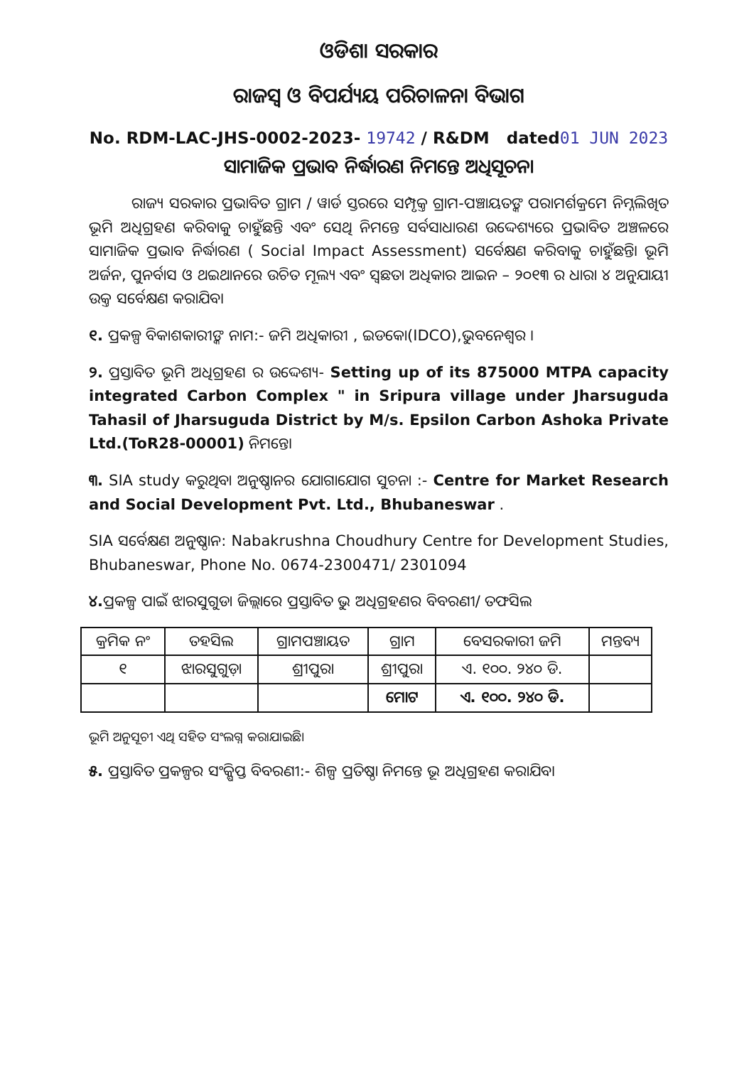ଓଡିଶା ସରକାର
ରାଜସ୍ୱ ଓ ବିପର୍ଯ୍ୟୟ ପରିଚାଳନା ବିଭାଗ
No. RDM-LAC-JHS-0002-2023- 19742 / R&DM dated01 JUN 2023
ସାମାଜିକ ପ୍ରଭାବ ନିର୍ଦ୍ଧାରଣ ନିମନ୍ତେ ଅଧିସୂଚନା
ରାଜ୍ୟ ସରକାର ପ୍ରଭାବିତ ଗ୍ରାମ / ୱାର୍ଡ ସ୍ତରରେ ସମ୍ପୃକ୍ତ ଗ୍ରାମ-ପଞ୍ଚାୟତଙ୍କ ପରାମର୍ଶକ୍ରମେ ନିମ୍ନଲିଖିତ ଭୂମି ଅଧିଗ୍ରହଣ କରିବାକୁ ଚାହୁଁଛନ୍ତି ଏବଂ ସେଥି ନିମନ୍ତେ ସର୍ବସାଧାରଣ ଉଦ୍ଦେଶ୍ୟରେ ପ୍ରଭାବିତ ଅଞ୍ଚଳରେ ସାମାଜିକ ପ୍ରଭାବ ନିର୍ଦ୍ଧାରଣ ( Social Impact Assessment) ସର୍ବେକ୍ଷଣ କରିବାକୁ ଚାହୁଁଛନ୍ତି। ଭୂମି ଅର୍ଜନ, ପୁନର୍ବାସ ଓ ଥଇଥାନରେ ଉଚିତ ମୂଲ୍ୟ ଏବଂ ସ୍ୱଛତା ଅଧିକାର ଆଇନ – ୨୦୧୩ ର ଧାରା ୪ ଅନୁଯାୟୀ ଉକ୍ତ ସର୍ବେକ୍ଷଣ କରାଯିବ।
୧. ପ୍ରକଳ୍ପ ବିକାଶକାରୀଙ୍କ ନାମ:- ଜମି ଅଧିକାରୀ , ଇଡକୋ(IDCO),ଭୁବନେଶ୍ୱର ।
୨. ପ୍ରସ୍ତାବିତ ଭୂମି ଅଧିଗ୍ରହଣ ର ଉଦ୍ଦେଶ୍ୟ- Setting up of its 875000 MTPA capacity integrated Carbon Complex " in Sripura village under Jharsuguda Tahasil of Jharsuguda District by M/s. Epsilon Carbon Ashoka Private Ltd.(ToR28-00001) ନିମନ୍ତେ।
୩. SIA study କରୁଥିବା ଅନୁଷ୍ଠାନର ଯୋଗାଯୋଗ ସୁଚନା :- Centre for Market Research and Social Development Pvt. Ltd., Bhubaneswar .
SIA ସର୍ବେକ୍ଷଣ ଅନୁଷ୍ଠାନ: Nabakrushna Choudhury Centre for Development Studies, Bhubaneswar, Phone No. 0674-2300471/ 2301094
୪. ପ୍ରକଳ୍ପ ପାଇଁ ଝାରସୁଗୁଡା ଜିଲ୍ଲାରେ ପ୍ରସ୍ତାବିତ ଭୁ ଅଧିଗ୍ରହଣର ବିବରଣୀ/ ତଫସିଲ
| କ୍ରମିକ ନଂ | ତହସିଲ | ଗ୍ରାମପଞ୍ଚାୟତ | ଗ୍ରାମ | ବେସରକାରୀ ଜମି | ମନ୍ତବ୍ୟ |
| --- | --- | --- | --- | --- | --- |
| ୧ | ଝାରସୁଗୁଡ଼ା | ଶ୍ରୀପୁରା | ଶ୍ରୀପୁରା | ଏ. ୧୦୦. ୨୪୦ ଡି. | |
| | | | ମୋଟ | ଏ. ୧୦୦. ୨୪୦ ଡି. | |
ଭୂମି ଅନୁସୂଚୀ ଏଥି ସହିତ ସଂଲଗ୍ନ କରାଯାଇଛି।
୫. ପ୍ରସ୍ତାବିତ ପ୍ରକଳ୍ପର ସଂକ୍ଷିପ୍ତ ବିବରଣୀ:- ଶିଳ୍ପ ପ୍ରତିଷ୍ଠା ନିମନ୍ତେ ଭୂ ଅଧିଗ୍ରହଣ କରାଯିବ।